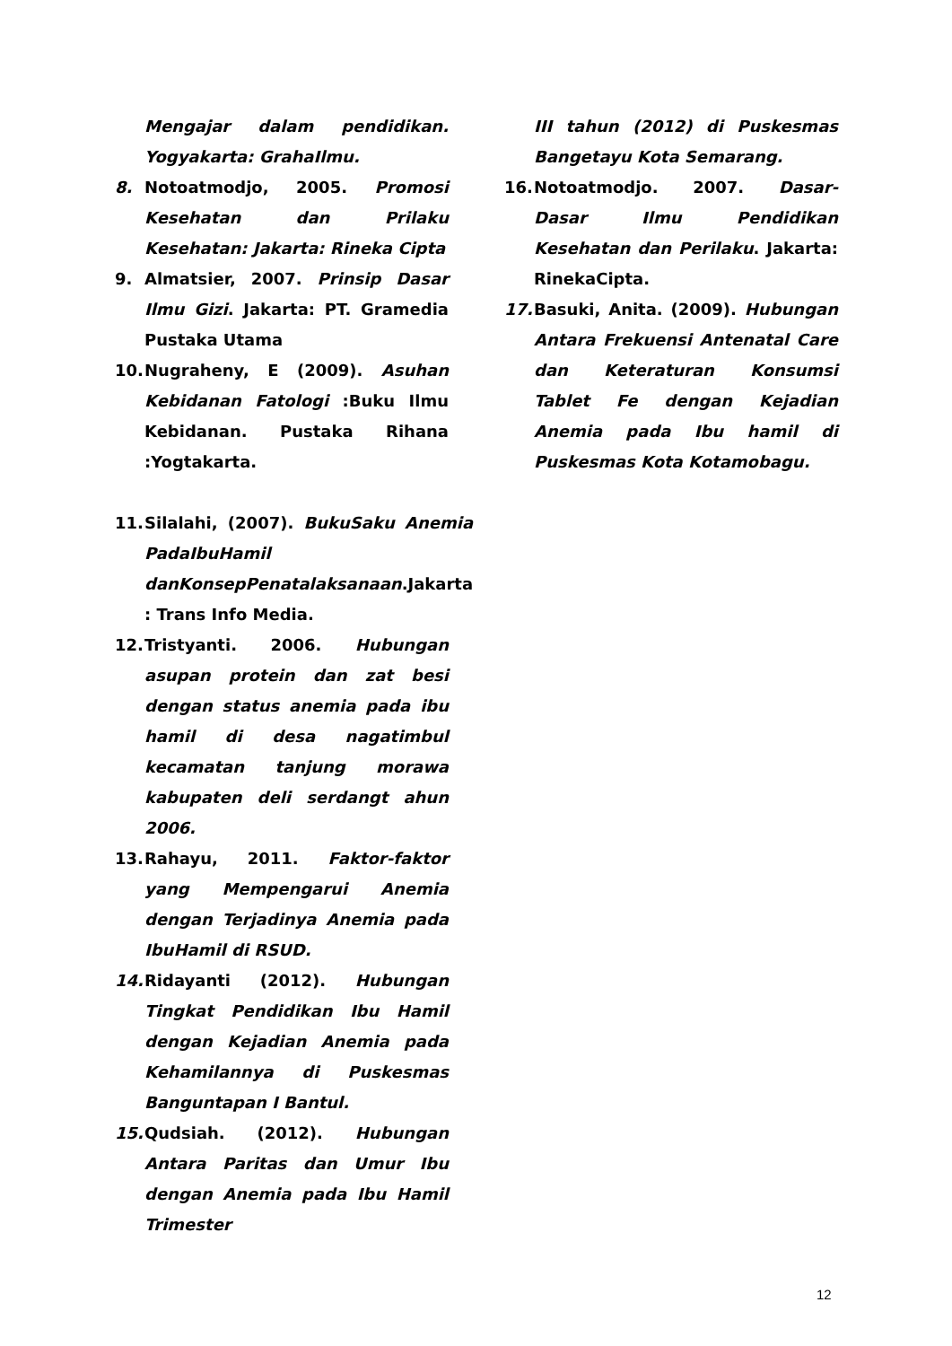Mengajar dalam pendidikan. Yogyakarta: GrahaIlmu.
8. Notoatmodjo, 2005. Promosi Kesehatan dan Prilaku Kesehatan: Jakarta: Rineka Cipta
9. Almatsier, 2007. Prinsip Dasar Ilmu Gizi. Jakarta: PT. Gramedia Pustaka Utama
10. Nugraheny, E (2009). Asuhan Kebidanan Fatologi :Buku Ilmu Kebidanan. Pustaka Rihana :Yogtakarta.
11. Silalahi, (2007). BukuSaku Anemia PadaIbuHamil danKonsepPenatalaksanaan.Jakarta : Trans Info Media.
12. Tristyanti. 2006. Hubungan asupan protein dan zat besi dengan status anemia pada ibu hamil di desa nagatimbul kecamatan tanjung morawa kabupaten deli serdangt ahun 2006.
13. Rahayu, 2011. Faktor-faktor yang Mempengarui Anemia dengan Terjadinya Anemia pada IbuHamil di RSUD.
14. Ridayanti (2012). Hubungan Tingkat Pendidikan Ibu Hamil dengan Kejadian Anemia pada Kehamilannya di Puskesmas Banguntapan I Bantul.
15. Qudsiah. (2012). Hubungan Antara Paritas dan Umur Ibu dengan Anemia pada Ibu Hamil Trimester
III tahun (2012) di Puskesmas Bangetayu Kota Semarang.
16. Notoatmodjo. 2007. Dasar- Dasar Ilmu Pendidikan Kesehatan dan Perilaku. Jakarta: RinekaCipta.
17. Basuki, Anita. (2009). Hubungan Antara Frekuensi Antenatal Care dan Keteraturan Konsumsi Tablet Fe dengan Kejadian Anemia pada Ibu hamil di Puskesmas Kota Kotamobagu.
12